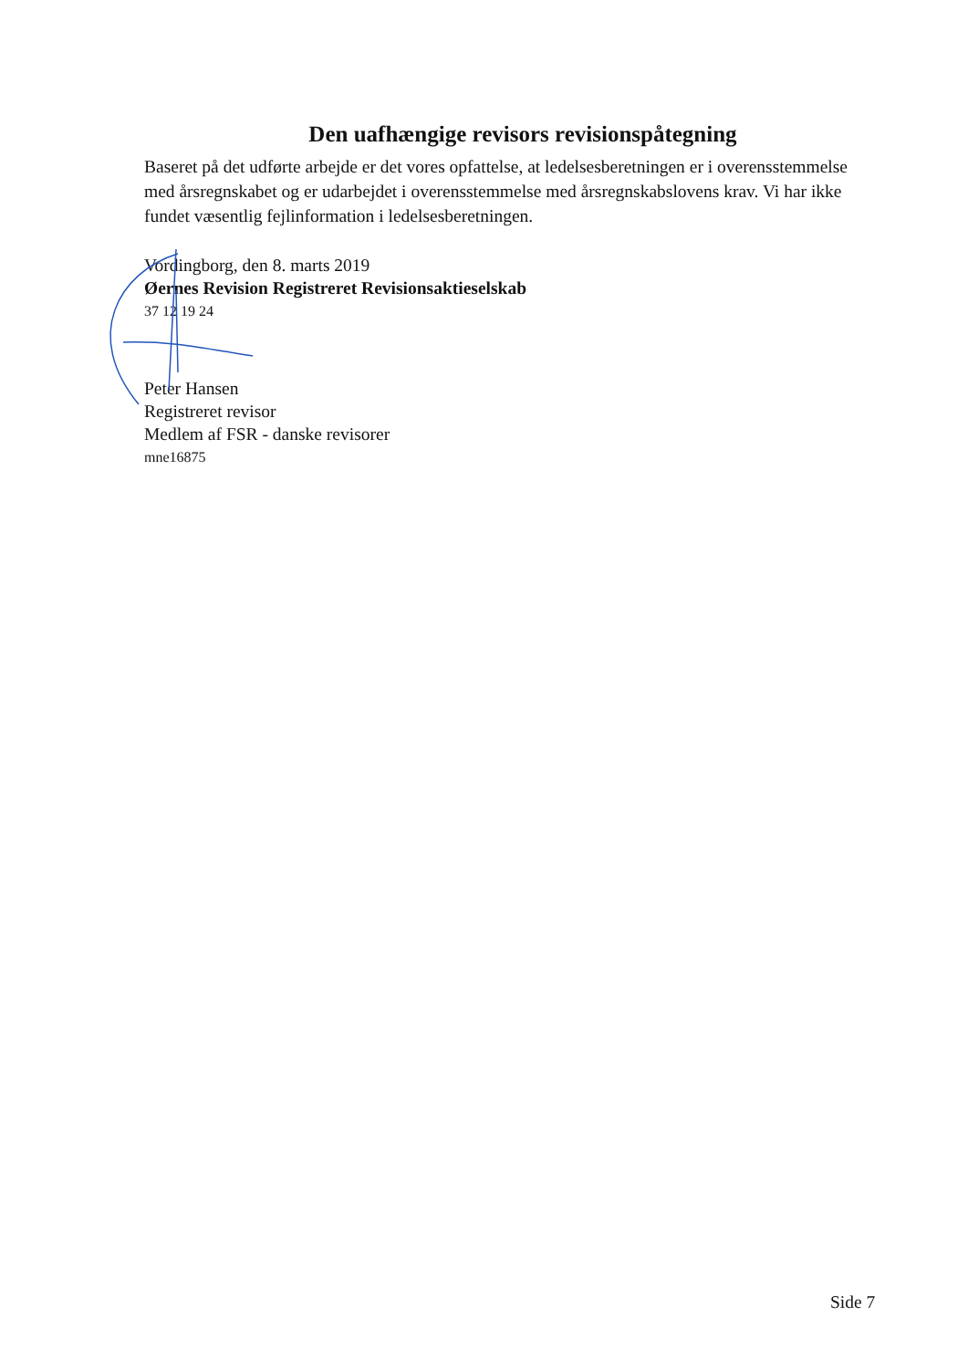Den uafhængige revisors revisionspåtegning
Baseret på det udførte arbejde er det vores opfattelse, at ledelsesberetningen er i overensstemmelse med årsregnskabet og er udarbejdet i overensstemmelse med årsregnskabslovens krav. Vi har ikke fundet væsentlig fejlinformation i ledelsesberetningen.
Vordingborg, den 8. marts 2019
Øernes Revision Registreret Revisionsaktieselskab
37 12 19 24
Peter Hansen
Registreret revisor
Medlem af FSR - danske revisorer
mne16875
Side 7